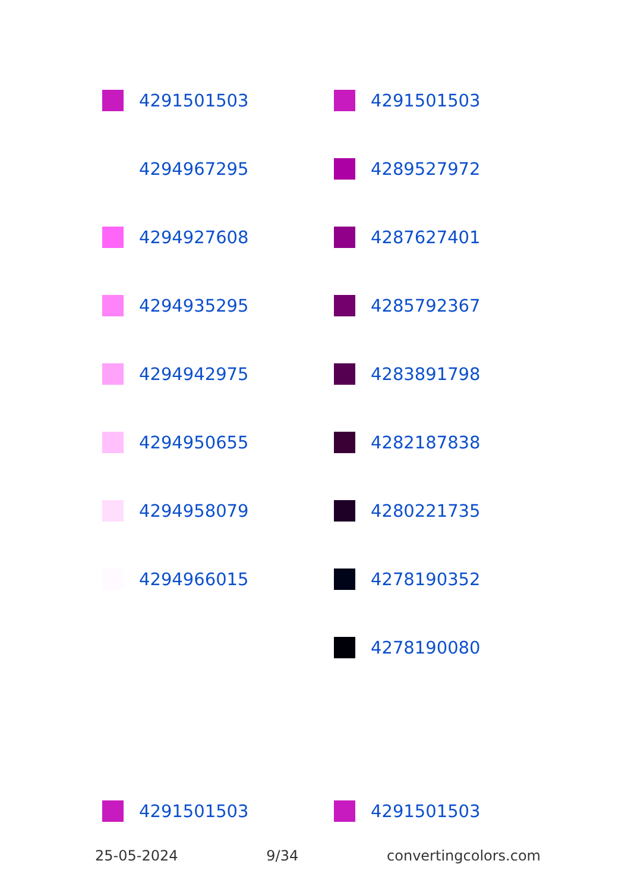4291501503 4291501503
4294967295 4289527972
4294927608 4287627401
4294935295 4285792367
4294942975 4283891798
4294950655 4282187838
4294958079 4280221735
4294966015 4278190352
4278190080
4291501503 4291501503
25-05-2024 9/34 convertingcolors.com